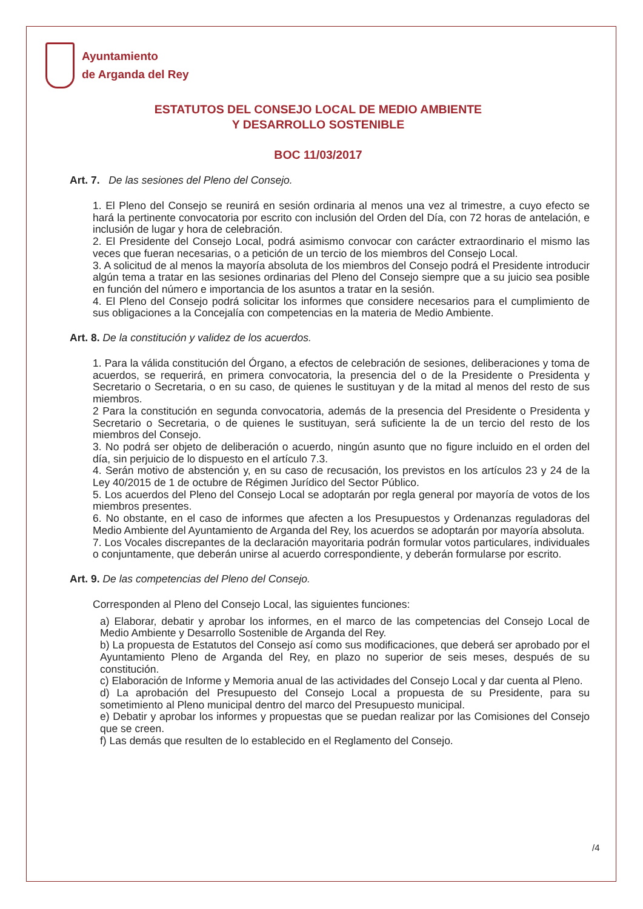Ayuntamiento
de Arganda del Rey
ESTATUTOS DEL CONSEJO LOCAL DE MEDIO AMBIENTE
Y DESARROLLO SOSTENIBLE
BOC 11/03/2017
Art. 7. De las sesiones del Pleno del Consejo.
1. El Pleno del Consejo se reunirá en sesión ordinaria al menos una vez al trimestre, a cuyo efecto se hará la pertinente convocatoria por escrito con inclusión del Orden del Día, con 72 horas de antelación, e inclusión de lugar y hora de celebración.
2. El Presidente del Consejo Local, podrá asimismo convocar con carácter extraordinario el mismo las veces que fueran necesarias, o a petición de un tercio de los miembros del Consejo Local.
3. A solicitud de al menos la mayoría absoluta de los miembros del Consejo podrá el Presidente introducir algún tema a tratar en las sesiones ordinarias del Pleno del Consejo siempre que a su juicio sea posible en función del número e importancia de los asuntos a tratar en la sesión.
4. El Pleno del Consejo podrá solicitar los informes que considere necesarios para el cumplimiento de sus obligaciones a la Concejalía con competencias en la materia de Medio Ambiente.
Art. 8. De la constitución y validez de los acuerdos.
1. Para la válida constitución del Órgano, a efectos de celebración de sesiones, deliberaciones y toma de acuerdos, se requerirá, en primera convocatoria, la presencia del o de la Presidente o Presidenta y Secretario o Secretaria, o en su caso, de quienes le sustituyan y de la mitad al menos del resto de sus miembros.
2 Para la constitución en segunda convocatoria, además de la presencia del Presidente o Presidenta y Secretario o Secretaria, o de quienes le sustituyan, será suficiente la de un tercio del resto de los miembros del Consejo.
3. No podrá ser objeto de deliberación o acuerdo, ningún asunto que no figure incluido en el orden del día, sin perjuicio de lo dispuesto en el artículo 7.3.
4. Serán motivo de abstención y, en su caso de recusación, los previstos en los artículos 23 y 24 de la Ley 40/2015 de 1 de octubre de Régimen Jurídico del Sector Público.
5. Los acuerdos del Pleno del Consejo Local se adoptarán por regla general por mayoría de votos de los miembros presentes.
6. No obstante, en el caso de informes que afecten a los Presupuestos y Ordenanzas reguladoras del Medio Ambiente del Ayuntamiento de Arganda del Rey, los acuerdos se adoptarán por mayoría absoluta.
7. Los Vocales discrepantes de la declaración mayoritaria podrán formular votos particulares, individuales o conjuntamente, que deberán unirse al acuerdo correspondiente, y deberán formularse por escrito.
Art. 9. De las competencias del Pleno del Consejo.
Corresponden al Pleno del Consejo Local, las siguientes funciones:
a) Elaborar, debatir y aprobar los informes, en el marco de las competencias del Consejo Local de Medio Ambiente y Desarrollo Sostenible de Arganda del Rey.
b) La propuesta de Estatutos del Consejo así como sus modificaciones, que deberá ser aprobado por el Ayuntamiento Pleno de Arganda del Rey, en plazo no superior de seis meses, después de su constitución.
c) Elaboración de Informe y Memoria anual de las actividades del Consejo Local y dar cuenta al Pleno.
d) La aprobación del Presupuesto del Consejo Local a propuesta de su Presidente, para su sometimiento al Pleno municipal dentro del marco del Presupuesto municipal.
e) Debatir y aprobar los informes y propuestas que se puedan realizar por las Comisiones del Consejo que se creen.
f) Las demás que resulten de lo establecido en el Reglamento del Consejo.
/4